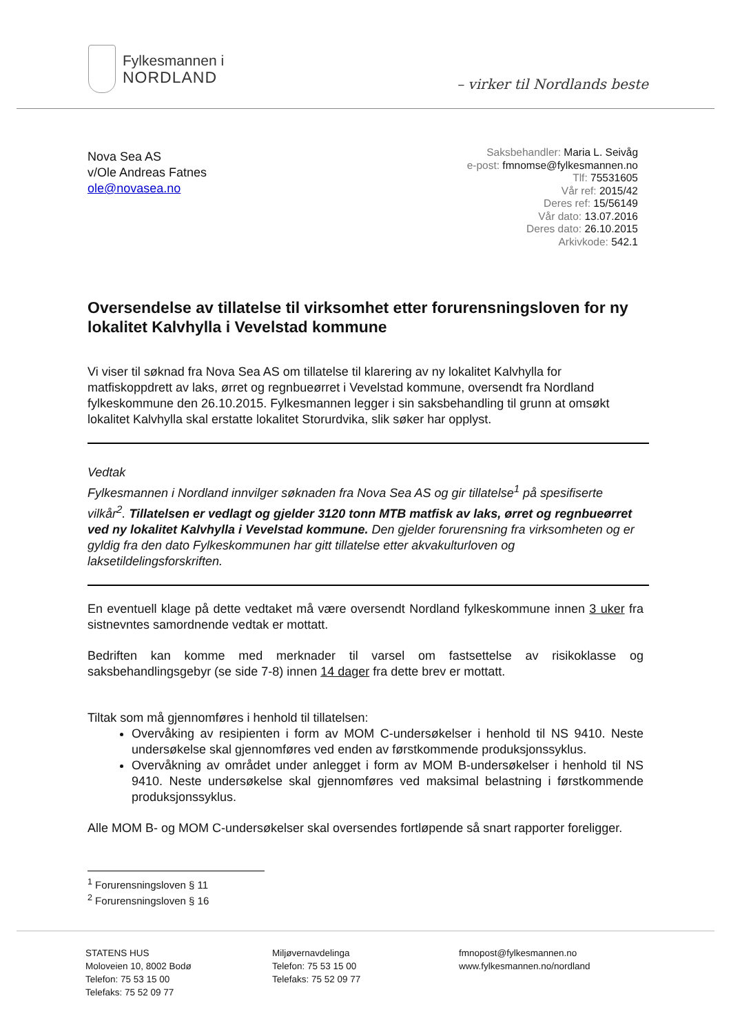Fylkesmannen i
NORDLAND
– virker til Nordlands beste
Nova Sea AS
v/Ole Andreas Fatnes
ole@novasea.no
Saksbehandler: Maria L. Seivåg
e-post: fmnomse@fylkesmannen.no
Tlf: 75531605
Vår ref: 2015/42
Deres ref: 15/56149
Vår dato: 13.07.2016
Deres dato: 26.10.2015
Arkivkode: 542.1
Oversendelse av tillatelse til virksomhet etter forurensningsloven for ny lokalitet Kalvhylla i Vevelstad kommune
Vi viser til søknad fra Nova Sea AS om tillatelse til klarering av ny lokalitet Kalvhylla for matfiskoppdrett av laks, ørret og regnbueørret i Vevelstad kommune, oversendt fra Nordland fylkeskommune den 26.10.2015. Fylkesmannen legger i sin saksbehandling til grunn at omsøkt lokalitet Kalvhylla skal erstatte lokalitet Storurdvika, slik søker har opplyst.
Vedtak
Fylkesmannen i Nordland innvilger søknaden fra Nova Sea AS og gir tillatelse<sup>1</sup> på spesifiserte vilkår<sup>2</sup>. Tillatelsen er vedlagt og gjelder 3120 tonn MTB matfisk av laks, ørret og regnbueørret ved ny lokalitet Kalvhylla i Vevelstad kommune. Den gjelder forurensning fra virksomheten og er gyldig fra den dato Fylkeskommunen har gitt tillatelse etter akvakulturloven og laksetildelingsforskriften.
En eventuell klage på dette vedtaket må være oversendt Nordland fylkeskommune innen 3 uker fra sistnevntes samordnende vedtak er mottatt.
Bedriften kan komme med merknader til varsel om fastsettelse av risikoklasse og saksbehandlingsgebyr (se side 7-8) innen 14 dager fra dette brev er mottatt.
Tiltak som må gjennomføres i henhold til tillatelsen:
Overvåking av resipienten i form av MOM C-undersøkelser i henhold til NS 9410. Neste undersøkelse skal gjennomføres ved enden av førstkommende produksjonssyklus.
Overvåkning av området under anlegget i form av MOM B-undersøkelser i henhold til NS 9410. Neste undersøkelse skal gjennomføres ved maksimal belastning i førstkommende produksjonssyklus.
Alle MOM B- og MOM C-undersøkelser skal oversendes fortløpende så snart rapporter foreligger.
<sup>1</sup> Forurensningsloven § 11
<sup>2</sup> Forurensningsloven § 16
STATENS HUS
Moloveien 10, 8002 Bodø
Telefon: 75 53 15 00
Telefaks: 75 52 09 77
Miljøvernavdelinga
Telefon: 75 53 15 00
Telefaks: 75 52 09 77
fmnopost@fylkesmannen.no
www.fylkesmannen.no/nordland